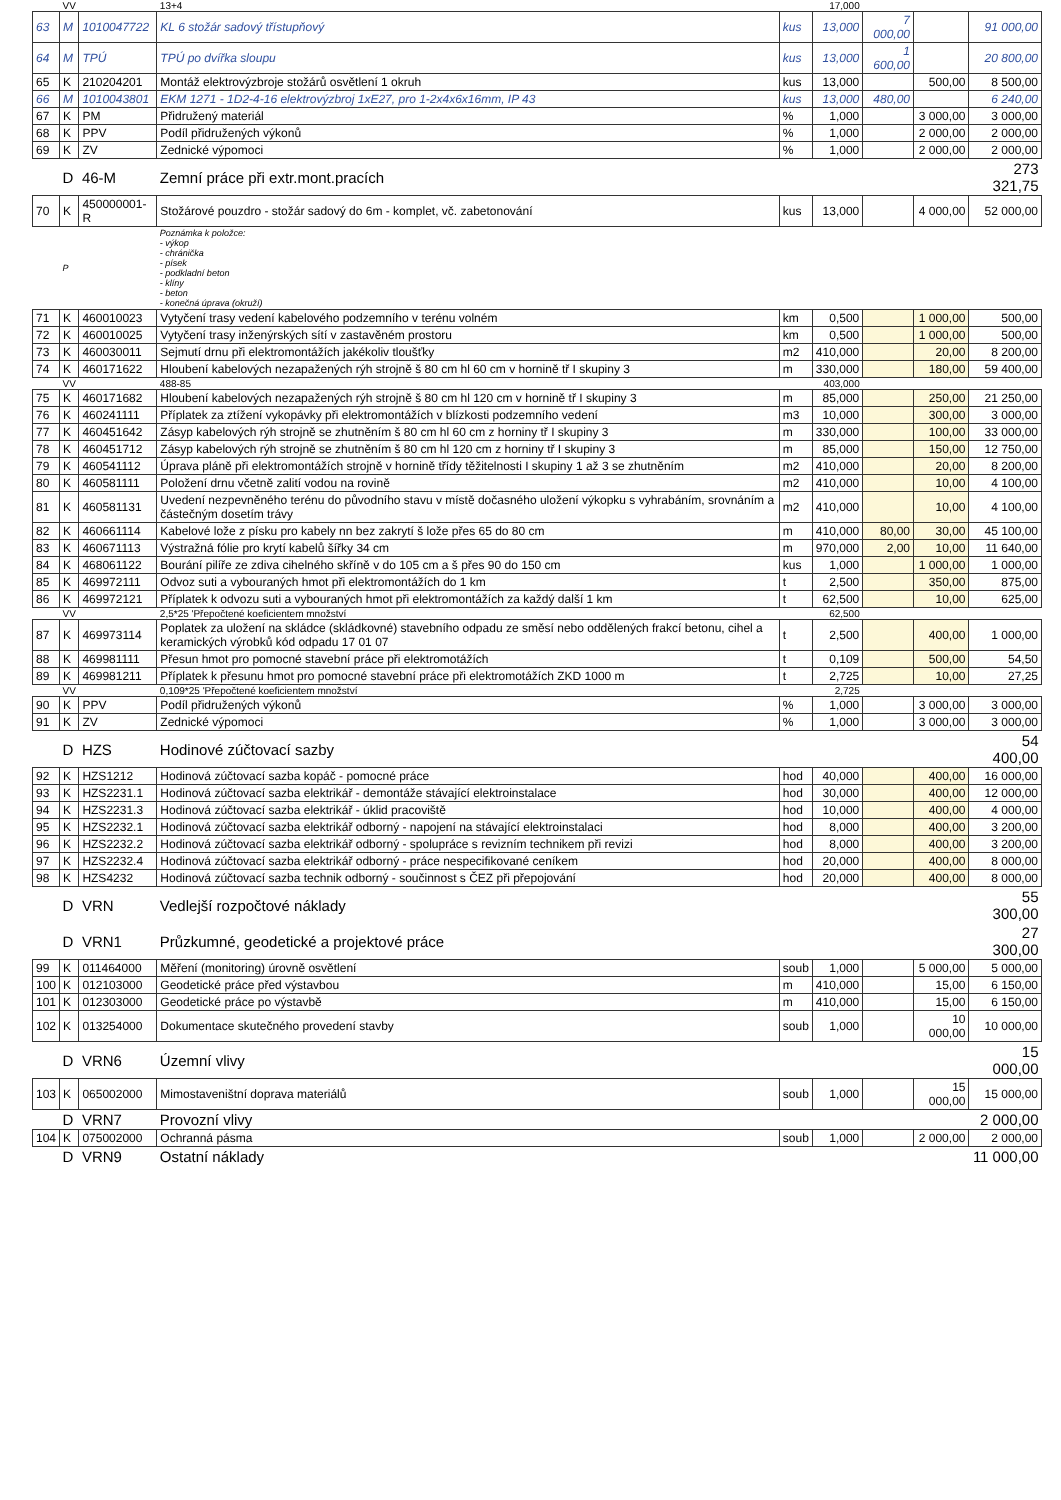| | VV | | 13+4 | | 17,000 | | | |
| 63 | M | 1010047722 | KL 6 stožár sadový třístupňový | kus | 13,000 | 7 000,00 | | 91 000,00 |
| 64 | M | TPÚ | TPÚ po dvířka sloupu | kus | 13,000 | 1 600,00 | | 20 800,00 |
| 65 | K | 210204201 | Montáž elektrovýzbroje stožárů osvětlení 1 okruh | kus | 13,000 | | 500,00 | 8 500,00 |
| 66 | M | 1010043801 | EKM 1271 - 1D2-4-16 elektrovýzbroj 1xE27, pro 1-2x4x6x16mm, IP 43 | kus | 13,000 | 480,00 | | 6 240,00 |
| 67 | K | PM | Přidružený materiál | % | 1,000 | | 3 000,00 | 3 000,00 |
| 68 | K | PPV | Podíl přidružených výkonů | % | 1,000 | | 2 000,00 | 2 000,00 |
| 69 | K | ZV | Zednické výpomoci | % | 1,000 | | 2 000,00 | 2 000,00 |
| | D | 46-M | Zemní práce při extr.mont.pracích | | | | | 273 321,75 |
| 70 | K | 450000001-R | Stožárové pouzdro - stožár sadový do 6m - komplet, vč. zabetonování | kus | 13,000 | | 4 000,00 | 52 000,00 |
| | P | | Poznámka k položce: - výkop - chránička - písek - podkladní beton - klíny - beton - konečná úprava (okruží) | | | | | |
| 71 | K | 460010023 | Vytyčení trasy vedení kabelového podzemního v terénu volném | km | 0,500 | | 1 000,00 | 500,00 |
| 72 | K | 460010025 | Vytyčení trasy inženýrských sítí v zastavěném prostoru | km | 0,500 | | 1 000,00 | 500,00 |
| 73 | K | 460030011 | Sejmutí drnu při elektromontážích jakékoliv tloušťky | m2 | 410,000 | | 20,00 | 8 200,00 |
| 74 | K | 460171622 | Hloubení kabelových nezapažených rýh strojně š 80 cm hl 60 cm v hornině tř I skupiny 3 | m | 330,000 | | 180,00 | 59 400,00 |
| | VV | | 488-85 | | 403,000 | | | |
| 75 | K | 460171682 | Hloubení kabelových nezapažených rýh strojně š 80 cm hl 120 cm v hornině tř I skupiny 3 | m | 85,000 | | 250,00 | 21 250,00 |
| 76 | K | 460241111 | Příplatek za ztížení vykopávky při elektromontážích v blízkosti podzemního vedení | m3 | 10,000 | | 300,00 | 3 000,00 |
| 77 | K | 460451642 | Zásyp kabelových rýh strojně se zhutněním š 80 cm hl 60 cm z horniny tř I skupiny 3 | m | 330,000 | | 100,00 | 33 000,00 |
| 78 | K | 460451712 | Zásyp kabelových rýh strojně se zhutněním š 80 cm hl 120 cm z horniny tř I skupiny 3 | m | 85,000 | | 150,00 | 12 750,00 |
| 79 | K | 460541112 | Úprava pláně při elektromontážích strojně v hornině třídy těžitelnosti I skupiny 1 až 3 se zhutněním | m2 | 410,000 | | 20,00 | 8 200,00 |
| 80 | K | 460581111 | Položení drnu včetně zalití vodou na rovině | m2 | 410,000 | | 10,00 | 4 100,00 |
| 81 | K | 460581131 | Uvedení nezpevněného terénu do původního stavu v místě dočasného uložení výkopku s vyhrabáním, srovnáním a částečným dosetím trávy | m2 | 410,000 | | 10,00 | 4 100,00 |
| 82 | K | 460661114 | Kabelové lože z písku pro kabely nn bez zakrytí š lože přes 65 do 80 cm | m | 410,000 | 80,00 | 30,00 | 45 100,00 |
| 83 | K | 460671113 | Výstražná fólie pro krytí kabelů šířky 34 cm | m | 970,000 | 2,00 | 10,00 | 11 640,00 |
| 84 | K | 468061122 | Bourání pilíře ze zdiva cihelného skříně v do 105 cm a š přes 90 do 150 cm | kus | 1,000 | | 1 000,00 | 1 000,00 |
| 85 | K | 469972111 | Odvoz suti a vybouraných hmot při elektromontážích do 1 km | t | 2,500 | | 350,00 | 875,00 |
| 86 | K | 469972121 | Příplatek k odvozu suti a vybouraných hmot při elektromontážích za každý další 1 km | t | 62,500 | | 10,00 | 625,00 |
| | VV | | 2,5*25 'Přepočtené koeficientem množství | | 62,500 | | | |
| 87 | K | 469973114 | Poplatek za uložení na skládce (skládkovné) stavebního odpadu ze směsí nebo oddělených frakcí betonu, cihel a keramických výrobků kód odpadu 17 01 07 | t | 2,500 | | 400,00 | 1 000,00 |
| 88 | K | 469981111 | Přesun hmot pro pomocné stavební práce při elektromotážích | t | 0,109 | | 500,00 | 54,50 |
| 89 | K | 469981211 | Příplatek k přesunu hmot pro pomocné stavební práce při elektromotážích ZKD 1000 m | t | 2,725 | | 10,00 | 27,25 |
| | VV | | 0,109*25 'Přepočtené koeficientem množství | | 2,725 | | | |
| 90 | K | PPV | Podíl přidružených výkonů | % | 1,000 | | 3 000,00 | 3 000,00 |
| 91 | K | ZV | Zednické výpomoci | % | 1,000 | | 3 000,00 | 3 000,00 |
| | D | HZS | Hodinové zúčtovací sazby | | | | | 54 400,00 |
| 92 | K | HZS1212 | Hodinová zúčtovací sazba kopáč - pomocné práce | hod | 40,000 | | 400,00 | 16 000,00 |
| 93 | K | HZS2231.1 | Hodinová zúčtovací sazba elektrikář - demontáže stávající elektroinstalace | hod | 30,000 | | 400,00 | 12 000,00 |
| 94 | K | HZS2231.3 | Hodinová zúčtovací sazba elektrikář - úklid pracoviště | hod | 10,000 | | 400,00 | 4 000,00 |
| 95 | K | HZS2232.1 | Hodinová zúčtovací sazba elektrikář odborný - napojení na stávající elektroinstalaci | hod | 8,000 | | 400,00 | 3 200,00 |
| 96 | K | HZS2232.2 | Hodinová zúčtovací sazba elektrikář odborný - spolupráce s revizním technikem při revizi | hod | 8,000 | | 400,00 | 3 200,00 |
| 97 | K | HZS2232.4 | Hodinová zúčtovací sazba elektrikář odborný - práce nespecifikované ceníkem | hod | 20,000 | | 400,00 | 8 000,00 |
| 98 | K | HZS4232 | Hodinová zúčtovací sazba technik odborný - součinnost s ČEZ při přepojování | hod | 20,000 | | 400,00 | 8 000,00 |
| | D | VRN | Vedlejší rozpočtové náklady | | | | | 55 300,00 |
| | D | VRN1 | Průzkumné, geodetické a projektové práce | | | | | 27 300,00 |
| 99 | K | 011464000 | Měření (monitoring) úrovně osvětlení | soub | 1,000 | | 5 000,00 | 5 000,00 |
| 100 | K | 012103000 | Geodetické práce před výstavbou | m | 410,000 | | 15,00 | 6 150,00 |
| 101 | K | 012303000 | Geodetické práce po výstavbě | m | 410,000 | | 15,00 | 6 150,00 |
| 102 | K | 013254000 | Dokumentace skutečného provedení stavby | soub | 1,000 | | 10 000,00 | 10 000,00 |
| | D | VRN6 | Územní vlivy | | | | | 15 000,00 |
| 103 | K | 065002000 | Mimostaveništní doprava materiálů | soub | 1,000 | | 15 000,00 | 15 000,00 |
| | D | VRN7 | Provozní vlivy | | | | | 2 000,00 |
| 104 | K | 075002000 | Ochranná pásma | soub | 1,000 | | 2 000,00 | 2 000,00 |
| | D | VRN9 | Ostatní náklady | | | | | 11 000,00 |